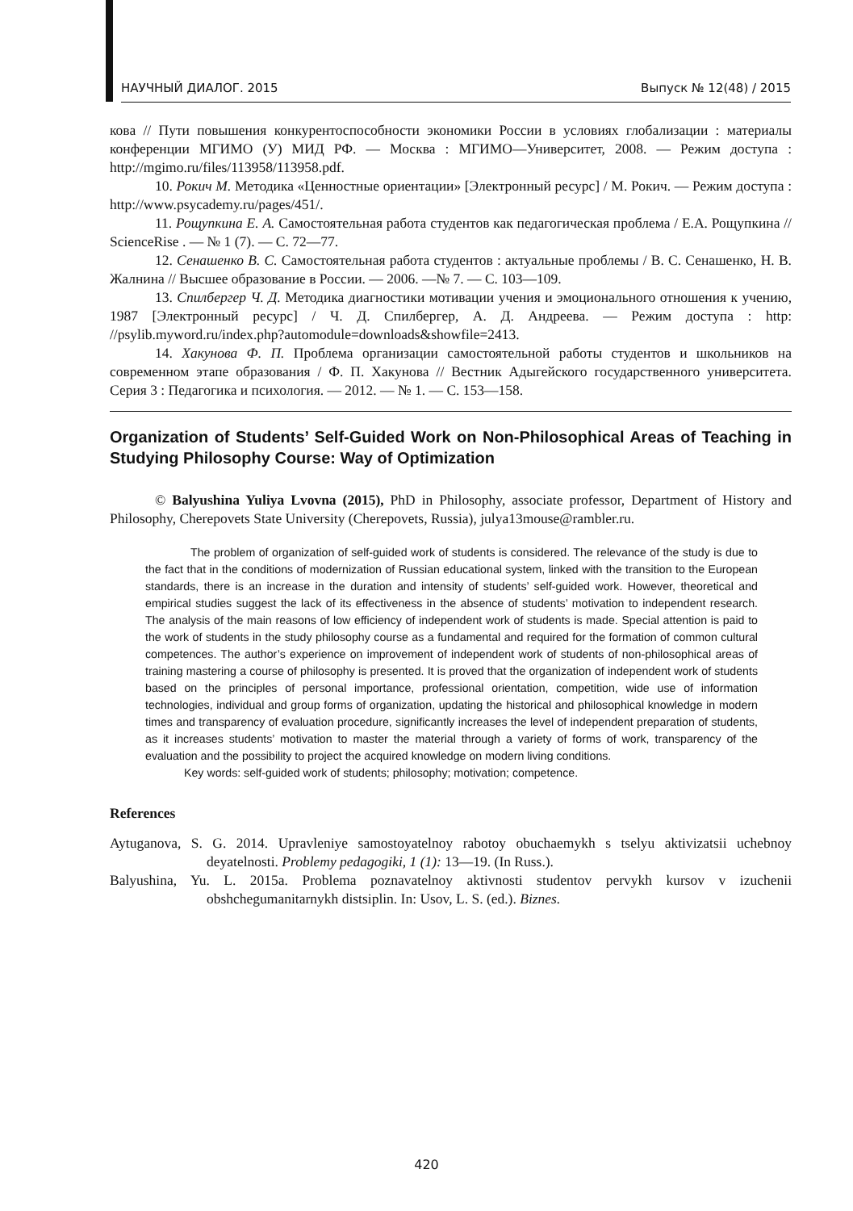НАУЧНЫЙ ДИАЛОГ. 2015 Выпуск № 12(48) / 2015
кова // Пути повышения конкурентоспособности экономики России в условиях глобализации : материалы конференции МГИМО (У) МИД РФ. — Москва : МГИМО—Университет, 2008. — Режим доступа : http://mgimo.ru/files/113958/113958.pdf.
10. Рокич М. Методика «Ценностные ориентации» [Электронный ресурс] / М. Рокич. — Режим доступа : http://www.psycademy.ru/pages/451/.
11. Рощупкина Е. А. Самостоятельная работа студентов как педагогическая проблема / Е.А. Рощупкина // ScienceRise . — № 1 (7). — С. 72—77.
12. Сенашенко В. С. Самостоятельная работа студентов : актуальные проблемы / В. С. Сенашенко, Н. В. Жалнина // Высшее образование в России. — 2006. —№ 7. — С. 103—109.
13. Спилбергер Ч. Д. Методика диагностики мотивации учения и эмоционального отношения к учению, 1987 [Электронный ресурс] / Ч. Д. Спилбергер, А. Д. Андреева. — Режим доступа : http: //psylib.myword.ru/index.php?automodule=downloads&showfile=2413.
14. Хакунова Ф. П. Проблема организации самостоятельной работы студентов и школьников на современном этапе образования / Ф. П. Хакунова // Вестник Адыгейского государственного университета. Серия 3 : Педагогика и психология. — 2012. — № 1. — С. 153—158.
Organization of Students’ Self-Guided Work on Non-Philosophical Areas of Teaching in Studying Philosophy Course: Way of Optimization
© Balyushina Yuliya Lvovna (2015), PhD in Philosophy, associate professor, Department of History and Philosophy, Cherepovets State University (Cherepovets, Russia), julya13mouse@rambler.ru.
The problem of organization of self-guided work of students is considered. The relevance of the study is due to the fact that in the conditions of modernization of Russian educational system, linked with the transition to the European standards, there is an increase in the duration and intensity of students’ self-guided work. However, theoretical and empirical studies suggest the lack of its effectiveness in the absence of students’ motivation to independent research. The analysis of the main reasons of low efficiency of independent work of students is made. Special attention is paid to the work of students in the study philosophy course as a fundamental and required for the formation of common cultural competences. The author’s experience on improvement of independent work of students of non-philosophical areas of training mastering a course of philosophy is presented. It is proved that the organization of independent work of students based on the principles of personal importance, professional orientation, competition, wide use of information technologies, individual and group forms of organization, updating the historical and philosophical knowledge in modern times and transparency of evaluation procedure, significantly increases the level of independent preparation of students, as it increases students’ motivation to master the material through a variety of forms of work, transparency of the evaluation and the possibility to project the acquired knowledge on modern living conditions.
Key words: self-guided work of students; philosophy; motivation; competence.
References
Aytuganova, S. G. 2014. Upravleniye samostoyatelnoy rabotoy obuchaemykh s tselyu aktivizatsii uchebnoy deyatelnosti. Problemy pedagogiki, 1 (1): 13—19. (In Russ.).
Balyushina, Yu. L. 2015a. Problema poznavatelnoy aktivnosti studentov pervykh kursov v izuchenii obshchegumanitarnykh distsiplin. In: Usov, L. S. (ed.). Biznes.
420